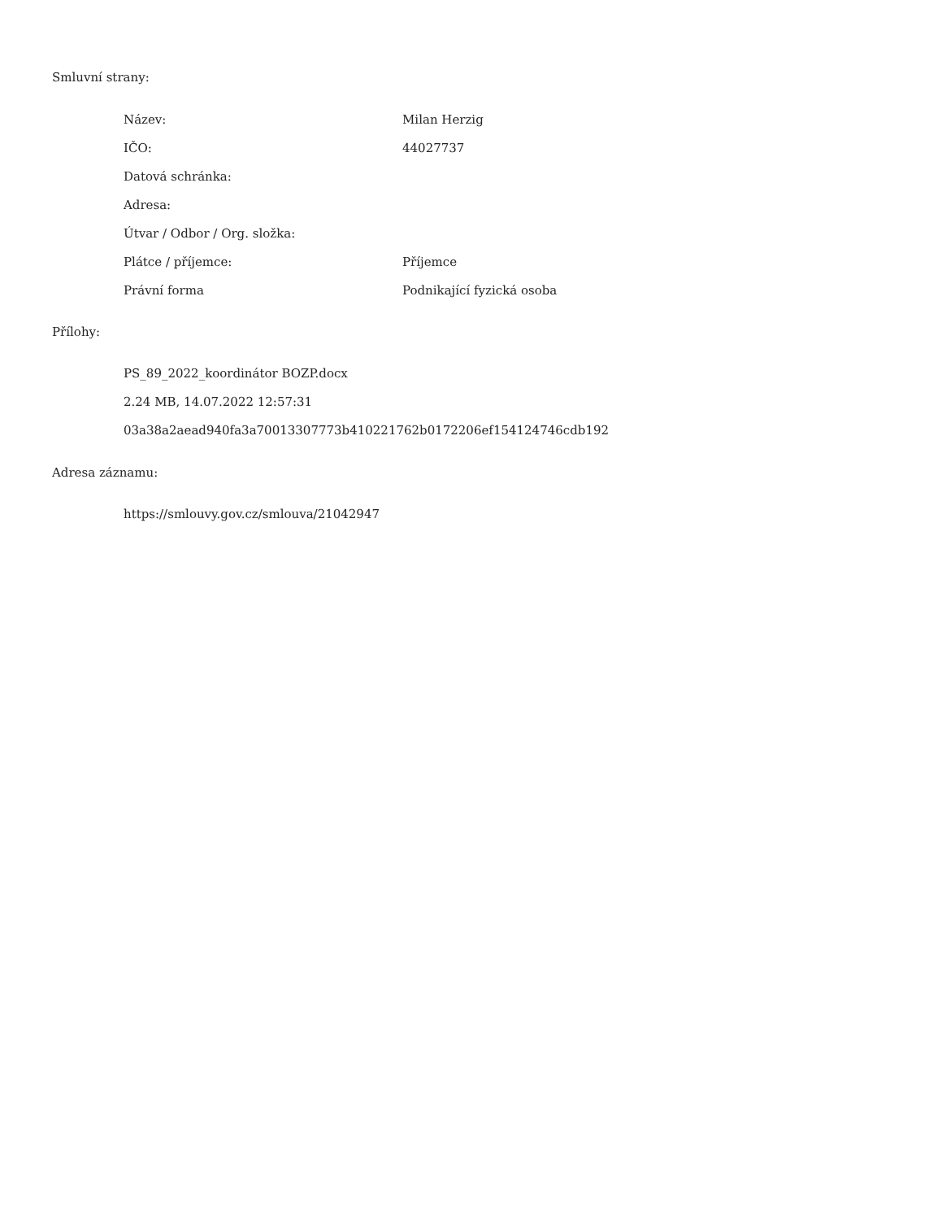Smluvní strany:
| Název: | Milan Herzig |
| IČO: | 44027737 |
| Datová schránka: | |
| Adresa: | |
| Útvar / Odbor / Org. složka: | |
| Plátce / příjemce: | Příjemce |
| Právní forma | Podnikající fyzická osoba |
Přílohy:
PS_89_2022_koordinátor BOZP.docx
2.24 MB, 14.07.2022 12:57:31
03a38a2aead940fa3a70013307773b410221762b0172206ef154124746cdb192
Adresa záznamu:
https://smlouvy.gov.cz/smlouva/21042947